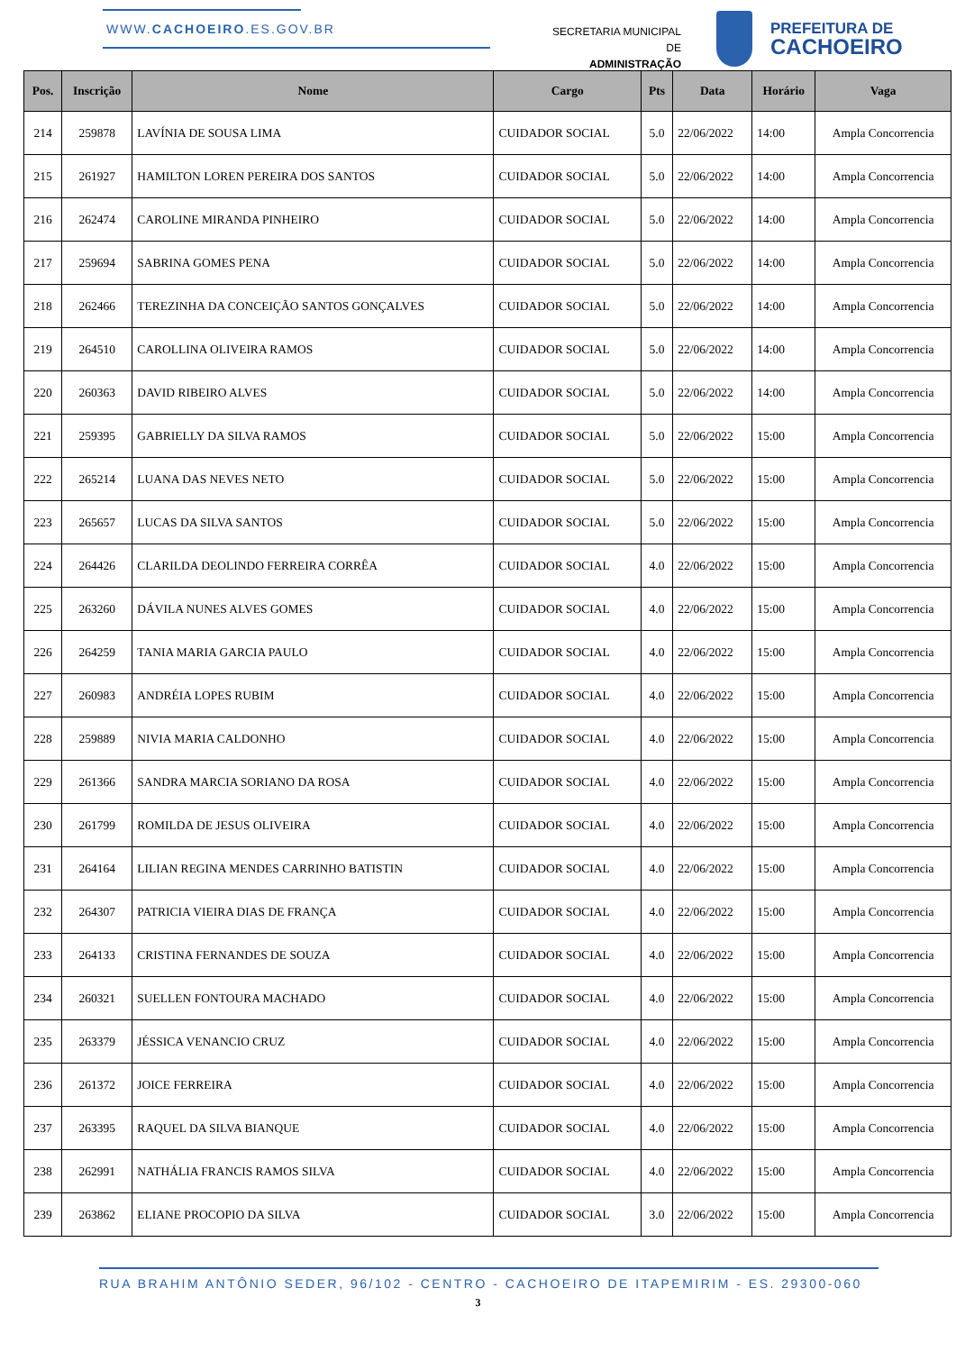WWW.CACHOEIRO.ES.GOV.BR
SECRETARIA MUNICIPAL DE
ADMINISTRAÇÃO
PREFEITURA DE
CACHOEIRO
| Pos. | Inscrição | Nome | Cargo | Pts | Data | Horário | Vaga |
| --- | --- | --- | --- | --- | --- | --- | --- |
| 214 | 259878 | LAVÍNIA DE SOUSA LIMA | CUIDADOR SOCIAL | 5.0 | 22/06/2022 | 14:00 | Ampla Concorrencia |
| 215 | 261927 | HAMILTON LOREN PEREIRA DOS SANTOS | CUIDADOR SOCIAL | 5.0 | 22/06/2022 | 14:00 | Ampla Concorrencia |
| 216 | 262474 | CAROLINE MIRANDA PINHEIRO | CUIDADOR SOCIAL | 5.0 | 22/06/2022 | 14:00 | Ampla Concorrencia |
| 217 | 259694 | SABRINA GOMES PENA | CUIDADOR SOCIAL | 5.0 | 22/06/2022 | 14:00 | Ampla Concorrencia |
| 218 | 262466 | TEREZINHA DA CONCEIÇÃO SANTOS GONÇALVES | CUIDADOR SOCIAL | 5.0 | 22/06/2022 | 14:00 | Ampla Concorrencia |
| 219 | 264510 | CAROLLINA OLIVEIRA RAMOS | CUIDADOR SOCIAL | 5.0 | 22/06/2022 | 14:00 | Ampla Concorrencia |
| 220 | 260363 | DAVID RIBEIRO ALVES | CUIDADOR SOCIAL | 5.0 | 22/06/2022 | 14:00 | Ampla Concorrencia |
| 221 | 259395 | GABRIELLY DA SILVA RAMOS | CUIDADOR SOCIAL | 5.0 | 22/06/2022 | 15:00 | Ampla Concorrencia |
| 222 | 265214 | LUANA DAS NEVES NETO | CUIDADOR SOCIAL | 5.0 | 22/06/2022 | 15:00 | Ampla Concorrencia |
| 223 | 265657 | LUCAS DA SILVA SANTOS | CUIDADOR SOCIAL | 5.0 | 22/06/2022 | 15:00 | Ampla Concorrencia |
| 224 | 264426 | CLARILDA DEOLINDO FERREIRA CORRÊA | CUIDADOR SOCIAL | 4.0 | 22/06/2022 | 15:00 | Ampla Concorrencia |
| 225 | 263260 | DÁVILA NUNES ALVES GOMES | CUIDADOR SOCIAL | 4.0 | 22/06/2022 | 15:00 | Ampla Concorrencia |
| 226 | 264259 | TANIA MARIA GARCIA PAULO | CUIDADOR SOCIAL | 4.0 | 22/06/2022 | 15:00 | Ampla Concorrencia |
| 227 | 260983 | ANDRÉIA LOPES RUBIM | CUIDADOR SOCIAL | 4.0 | 22/06/2022 | 15:00 | Ampla Concorrencia |
| 228 | 259889 | NIVIA MARIA CALDONHO | CUIDADOR SOCIAL | 4.0 | 22/06/2022 | 15:00 | Ampla Concorrencia |
| 229 | 261366 | SANDRA MARCIA SORIANO DA ROSA | CUIDADOR SOCIAL | 4.0 | 22/06/2022 | 15:00 | Ampla Concorrencia |
| 230 | 261799 | ROMILDA DE JESUS OLIVEIRA | CUIDADOR SOCIAL | 4.0 | 22/06/2022 | 15:00 | Ampla Concorrencia |
| 231 | 264164 | LILIAN REGINA MENDES CARRINHO BATISTIN | CUIDADOR SOCIAL | 4.0 | 22/06/2022 | 15:00 | Ampla Concorrencia |
| 232 | 264307 | PATRICIA VIEIRA DIAS DE FRANÇA | CUIDADOR SOCIAL | 4.0 | 22/06/2022 | 15:00 | Ampla Concorrencia |
| 233 | 264133 | CRISTINA FERNANDES DE SOUZA | CUIDADOR SOCIAL | 4.0 | 22/06/2022 | 15:00 | Ampla Concorrencia |
| 234 | 260321 | SUELLEN FONTOURA MACHADO | CUIDADOR SOCIAL | 4.0 | 22/06/2022 | 15:00 | Ampla Concorrencia |
| 235 | 263379 | JÉSSICA VENANCIO CRUZ | CUIDADOR SOCIAL | 4.0 | 22/06/2022 | 15:00 | Ampla Concorrencia |
| 236 | 261372 | JOICE FERREIRA | CUIDADOR SOCIAL | 4.0 | 22/06/2022 | 15:00 | Ampla Concorrencia |
| 237 | 263395 | RAQUEL DA SILVA BIANQUE | CUIDADOR SOCIAL | 4.0 | 22/06/2022 | 15:00 | Ampla Concorrencia |
| 238 | 262991 | NATHÁLIA FRANCIS RAMOS SILVA | CUIDADOR SOCIAL | 4.0 | 22/06/2022 | 15:00 | Ampla Concorrencia |
| 239 | 263862 | ELIANE PROCOPIO DA SILVA | CUIDADOR SOCIAL | 3.0 | 22/06/2022 | 15:00 | Ampla Concorrencia |
RUA BRAHIM ANTÔNIO SEDER, 96/102 - CENTRO - CACHOEIRO DE ITAPEMIRIM - ES. 29300-060
3